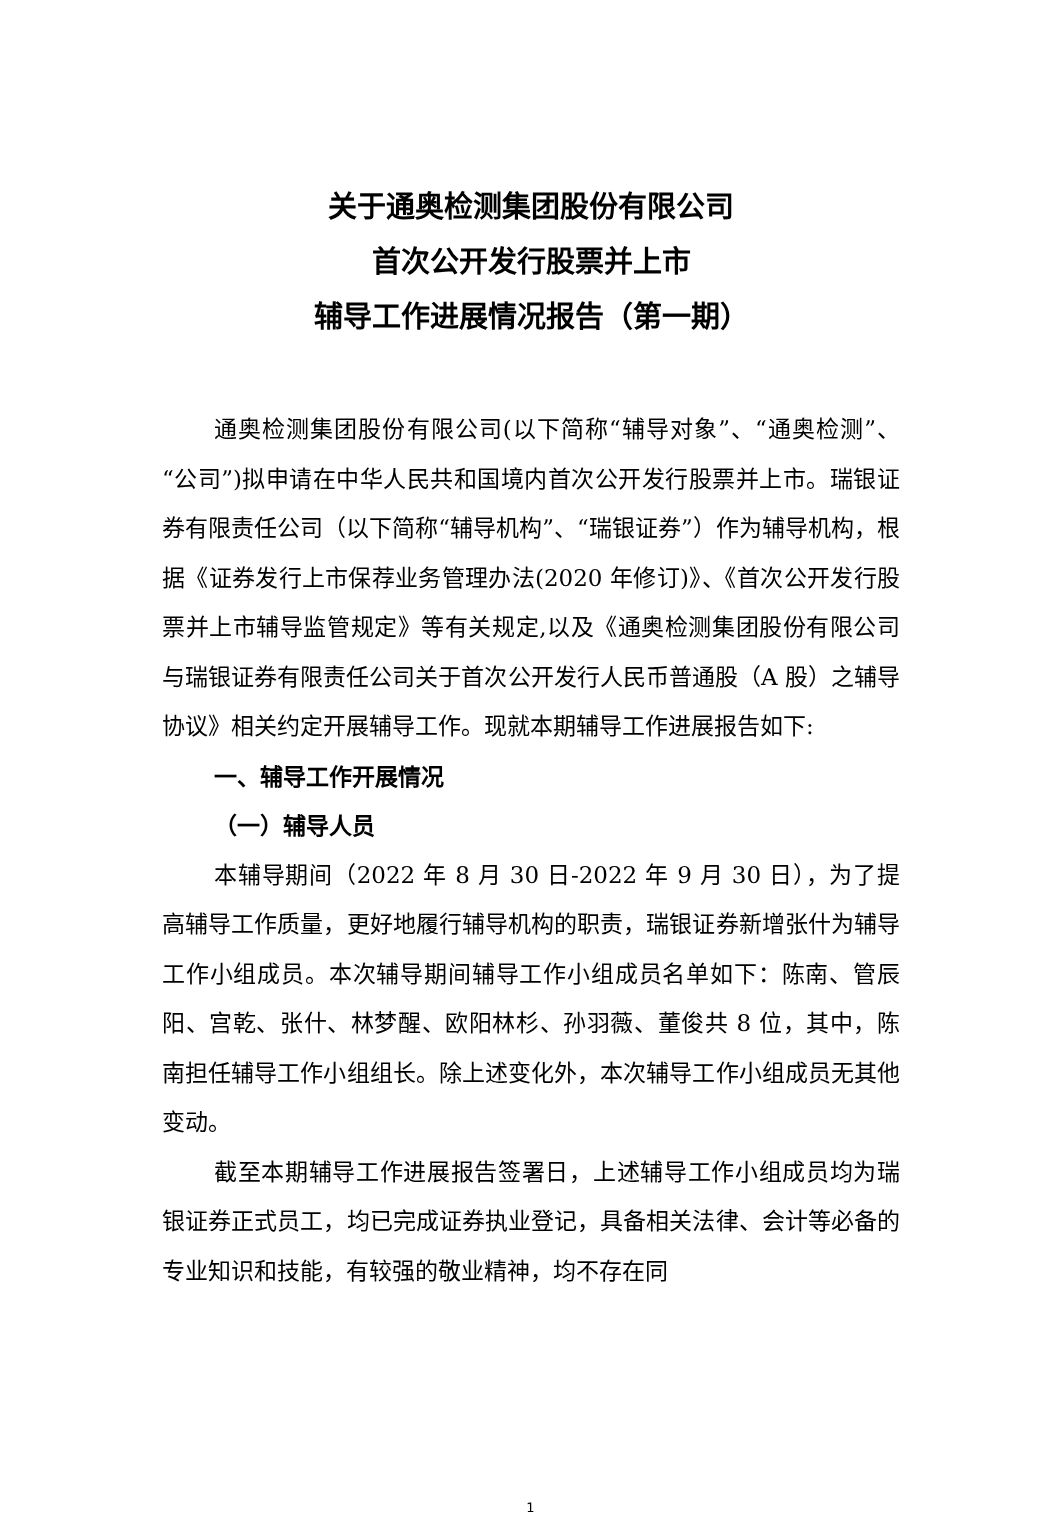关于通奥检测集团股份有限公司
首次公开发行股票并上市
辅导工作进展情况报告（第一期）
通奥检测集团股份有限公司(以下简称“辅导对象”、“通奥检测”、“公司”)拟申请在中华人民共和国境内首次公开发行股票并上市。瑞银证券有限责任公司（以下简称“辅导机构”、“瑞银证券”）作为辅导机构，根据《证券发行上市保荐业务管理办法(2020 年修订)》、《首次公开发行股票并上市辅导监管规定》等有关规定,以及《通奥检测集团股份有限公司与瑞银证券有限责任公司关于首次公开发行人民币普通股（A 股）之辅导协议》相关约定开展辅导工作。现就本期辅导工作进展报告如下:
一、辅导工作开展情况
（一）辅导人员
本辅导期间（2022 年 8 月 30 日-2022 年 9 月 30 日），为了提高辅导工作质量，更好地履行辅导机构的职责，瑞银证券新增张什为辅导工作小组成员。本次辅导期间辅导工作小组成员名单如下：陈南、管辰阳、宫乾、张什、林梦醒、欧阳林杉、孙羽薇、董俊共 8 位，其中，陈南担任辅导工作小组组长。除上述变化外，本次辅导工作小组成员无其他变动。
截至本期辅导工作进展报告签署日，上述辅导工作小组成员均为瑞银证券正式员工，均已完成证券执业登记，具备相关法律、会计等必备的专业知识和技能，有较强的敬业精神，均不存在同
1